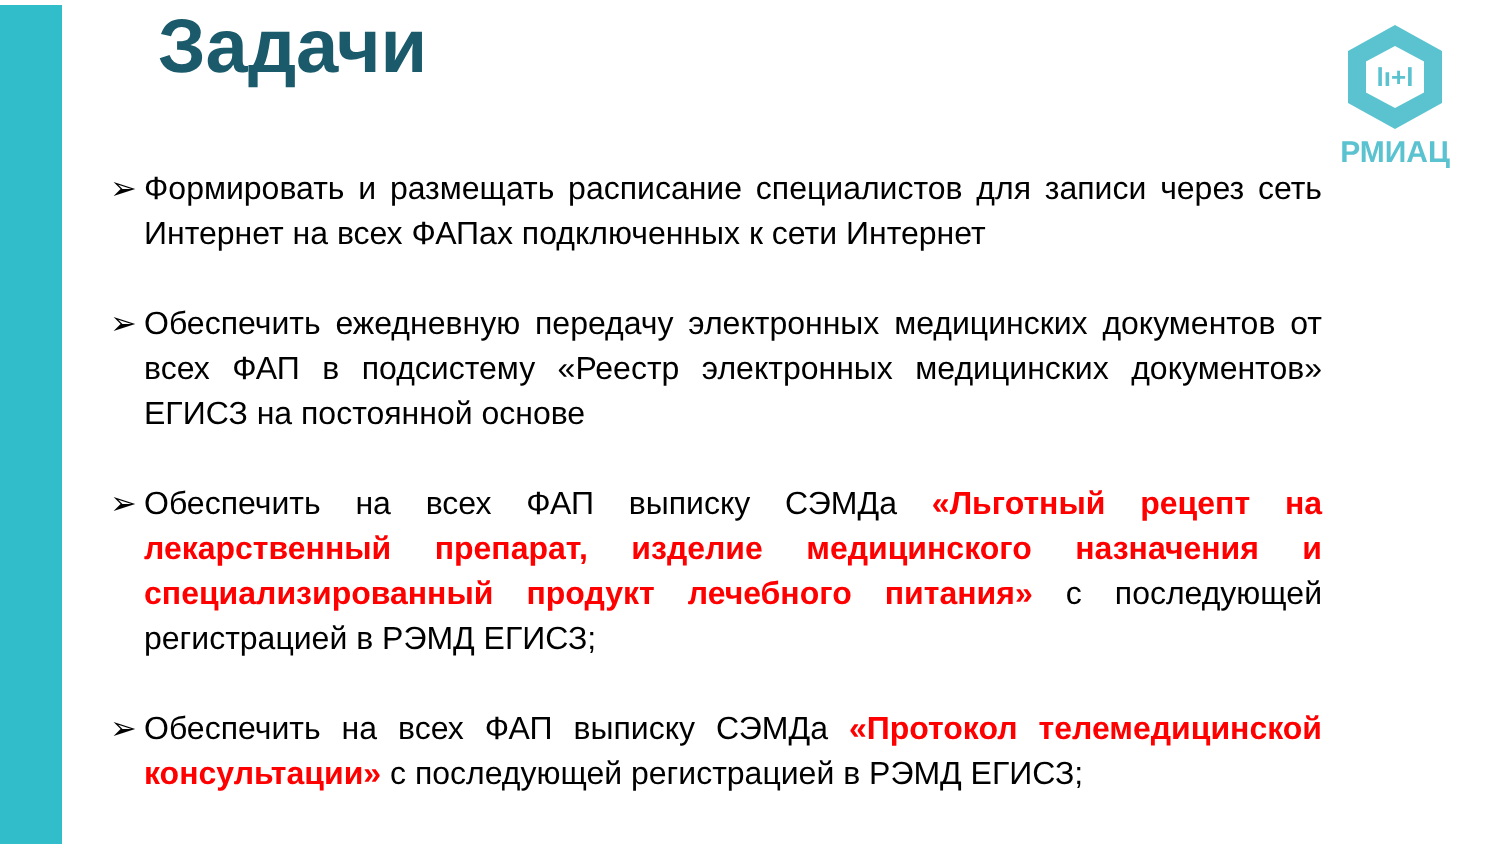Задачи
lı+l
РМИАЦ
➢ Формировать и размещать расписание специалистов для записи через сеть Интернет на всех ФАПах подключенных к сети Интернет
➢ Обеспечить ежедневную передачу электронных медицинских документов от всех ФАП в подсистему «Реестр электронных медицинских документов» ЕГИСЗ на постоянной основе
➢ Обеспечить на всех ФАП выписку СЭМДа «Льготный рецепт на лекарственный препарат, изделие медицинского назначения и специализированный продукт лечебного питания» с последующей регистрацией в РЭМД ЕГИСЗ;
➢ Обеспечить на всех ФАП выписку СЭМДа «Протокол телемедицинской консультации» с последующей регистрацией в РЭМД ЕГИСЗ;